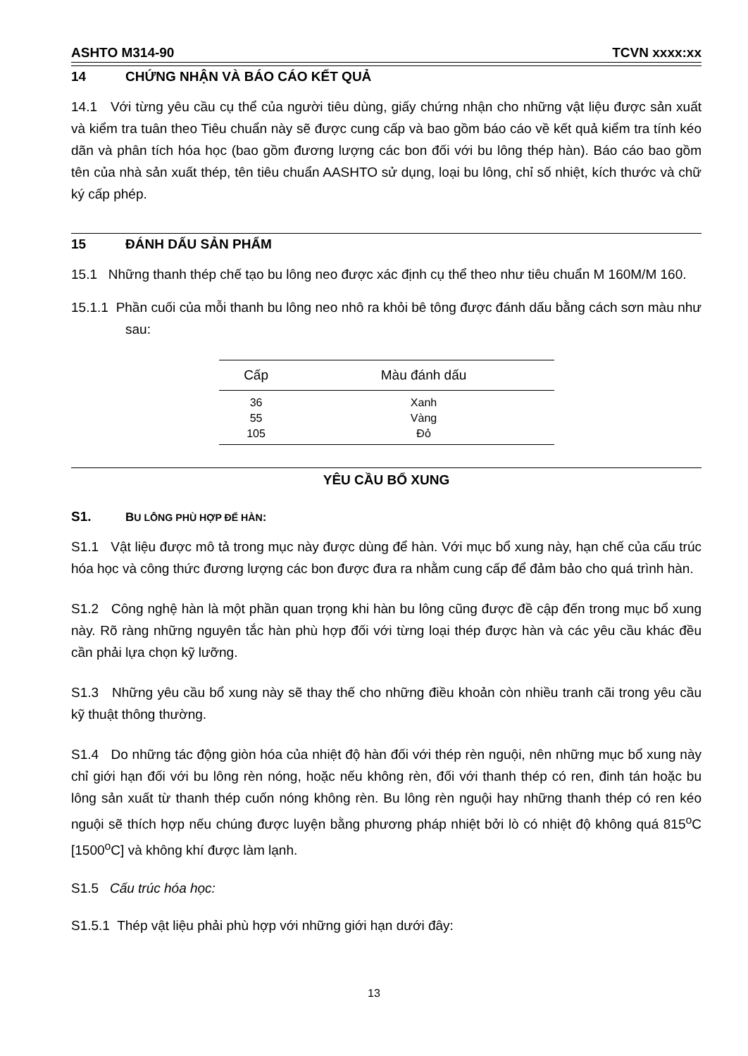ASHTO M314-90 TCVN xxxx:xx
14 CHỨNG NHẬN VÀ BÁO CÁO KẾT QUẢ
14.1 Với từng yêu cầu cụ thể của người tiêu dùng, giấy chứng nhận cho những vật liệu được sản xuất và kiểm tra tuân theo Tiêu chuẩn này sẽ được cung cấp và bao gồm báo cáo về kết quả kiểm tra tính kéo dãn và phân tích hóa học (bao gồm đương lượng các bon đối với bu lông thép hàn). Báo cáo bao gồm tên của nhà sản xuất thép, tên tiêu chuẩn AASHTO sử dụng, loại bu lông, chỉ số nhiệt, kích thước và chữ ký cấp phép.
15 ĐÁNH DẤU SẢN PHẨM
15.1 Những thanh thép chế tạo bu lông neo được xác định cụ thể theo như tiêu chuẩn M 160M/M 160.
15.1.1 Phần cuối của mỗi thanh bu lông neo nhô ra khỏi bê tông được đánh dấu bằng cách sơn màu như sau:
| Cấp | Màu đánh dấu |
| --- | --- |
| 36 | Xanh |
| 55 | Vàng |
| 105 | Đỏ |
YÊU CẦU BỔ XUNG
S1. BU LÔNG PHÙ HỢP ĐỂ HÀN:
S1.1 Vật liệu được mô tả trong mục này được dùng để hàn. Với mục bổ xung này, hạn chế của cấu trúc hóa học và công thức đương lượng các bon được đưa ra nhằm cung cấp để đảm bảo cho quá trình hàn.
S1.2 Công nghệ hàn là một phần quan trọng khi hàn bu lông cũng được đề cập đến trong mục bổ xung này. Rõ ràng những nguyên tắc hàn phù hợp đối với từng loại thép được hàn và các yêu cầu khác đều cần phải lựa chọn kỹ lưỡng.
S1.3 Những yêu cầu bổ xung này sẽ thay thế cho những điều khoản còn nhiều tranh cãi trong yêu cầu kỹ thuật thông thường.
S1.4 Do những tác động giòn hóa của nhiệt độ hàn đối với thép rèn nguội, nên những mục bổ xung này chỉ giới hạn đối với bu lông rèn nóng, hoặc nếu không rèn, đối với thanh thép có ren, đinh tán hoặc bu lông sản xuất từ thanh thép cuốn nóng không rèn. Bu lông rèn nguội hay những thanh thép có ren kéo nguội sẽ thích hợp nếu chúng được luyện bằng phương pháp nhiệt bởi lò có nhiệt độ không quá 815<sup>o</sup>C [1500<sup>o</sup>C] và không khí được làm lạnh.
S1.5 Cấu trúc hóa học:
S1.5.1 Thép vật liệu phải phù hợp với những giới hạn dưới đây:
13